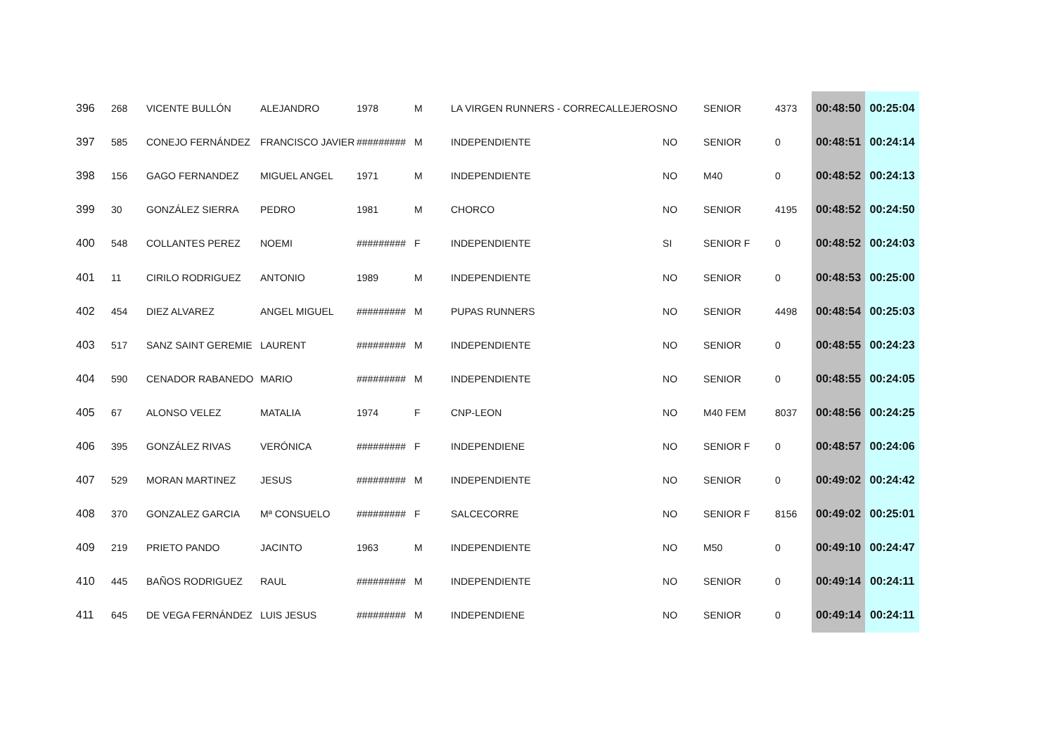| 396 | 268 | VICENTE BULLÓN | ALEJANDRO | 1978 | M | LA VIRGEN RUNNERS - CORRECALLEJEROS | NO | SENIOR | 4373 | 00:48:50 | 00:25:04 |
| 397 | 585 | CONEJO FERNÁNDEZ | FRANCISCO JAVIER | ######### | M | INDEPENDIENTE | NO | SENIOR | 0 | 00:48:51 | 00:24:14 |
| 398 | 156 | GAGO FERNANDEZ | MIGUEL ANGEL | 1971 | M | INDEPENDIENTE | NO | M40 | 0 | 00:48:52 | 00:24:13 |
| 399 | 30 | GONZÁLEZ SIERRA | PEDRO | 1981 | M | CHORCO | NO | SENIOR | 4195 | 00:48:52 | 00:24:50 |
| 400 | 548 | COLLANTES PEREZ | NOEMI | ######### | F | INDEPENDIENTE | SI | SENIOR F | 0 | 00:48:52 | 00:24:03 |
| 401 | 11 | CIRILO RODRIGUEZ | ANTONIO | 1989 | M | INDEPENDIENTE | NO | SENIOR | 0 | 00:48:53 | 00:25:00 |
| 402 | 454 | DIEZ ALVAREZ | ANGEL MIGUEL | ######### | M | PUPAS RUNNERS | NO | SENIOR | 4498 | 00:48:54 | 00:25:03 |
| 403 | 517 | SANZ SAINT GEREMIE | LAURENT | ######### | M | INDEPENDIENTE | NO | SENIOR | 0 | 00:48:55 | 00:24:23 |
| 404 | 590 | CENADOR RABANEDO | MARIO | ######### | M | INDEPENDIENTE | NO | SENIOR | 0 | 00:48:55 | 00:24:05 |
| 405 | 67 | ALONSO VELEZ | MATALIA | 1974 | F | CNP-LEON | NO | M40 FEM | 8037 | 00:48:56 | 00:24:25 |
| 406 | 395 | GONZÁLEZ RIVAS | VERÓNICA | ######### | F | INDEPENDIENE | NO | SENIOR F | 0 | 00:48:57 | 00:24:06 |
| 407 | 529 | MORAN MARTINEZ | JESUS | ######### | M | INDEPENDIENTE | NO | SENIOR | 0 | 00:49:02 | 00:24:42 |
| 408 | 370 | GONZALEZ GARCIA | Mª CONSUELO | ######### | F | SALCECORRE | NO | SENIOR F | 8156 | 00:49:02 | 00:25:01 |
| 409 | 219 | PRIETO PANDO | JACINTO | 1963 | M | INDEPENDIENTE | NO | M50 | 0 | 00:49:10 | 00:24:47 |
| 410 | 445 | BAÑOS RODRIGUEZ | RAUL | ######### | M | INDEPENDIENTE | NO | SENIOR | 0 | 00:49:14 | 00:24:11 |
| 411 | 645 | DE VEGA FERNÁNDEZ | LUIS JESUS | ######### | M | INDEPENDIENE | NO | SENIOR | 0 | 00:49:14 | 00:24:11 |